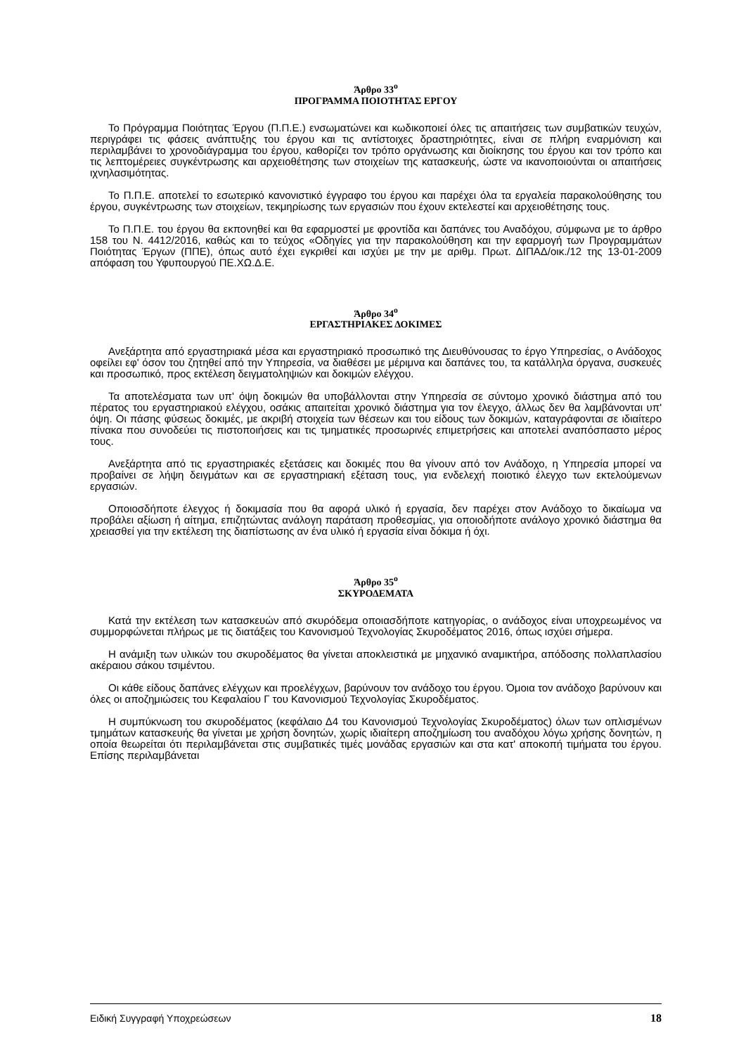Άρθρο 33<sup>ο</sup>
ΠΡΟΓΡΑΜΜΑ ΠΟΙΟΤΗΤΑΣ ΕΡΓΟΥ
Το Πρόγραμμα Ποιότητας Έργου (Π.Π.Ε.) ενσωματώνει και κωδικοποιεί όλες τις απαιτήσεις των συμβατικών τευχών, περιγράφει τις φάσεις ανάπτυξης του έργου και τις αντίστοιχες δραστηριότητες, είναι σε πλήρη εναρμόνιση και περιλαμβάνει το χρονοδιάγραμμα του έργου, καθορίζει τον τρόπο οργάνωσης και διοίκησης του έργου και τον τρόπο και τις λεπτομέρειες συγκέντρωσης και αρχειοθέτησης των στοιχείων της κατασκευής, ώστε να ικανοποιούνται οι απαιτήσεις ιχνηλασιμότητας.
Το Π.Π.Ε. αποτελεί το εσωτερικό κανονιστικό έγγραφο του έργου και παρέχει όλα τα εργαλεία παρακολούθησης του έργου, συγκέντρωσης των στοιχείων, τεκμηρίωσης των εργασιών που έχουν εκτελεστεί και αρχειοθέτησης τους.
Το Π.Π.Ε. του έργου θα εκπονηθεί και θα εφαρμοστεί με φροντίδα και δαπάνες του Αναδόχου, σύμφωνα με το άρθρο 158 του Ν. 4412/2016, καθώς και το τεύχος «Οδηγίες για την παρακολούθηση και την εφαρμογή των Προγραμμάτων Ποιότητας Έργων (ΠΠΕ), όπως αυτό έχει εγκριθεί και ισχύει με την με αριθμ. Πρωτ. ΔΙΠΑΔ/οικ./12 της 13-01-2009 απόφαση του Υφυπουργού ΠΕ.ΧΩ.Δ.Ε.
Άρθρο 34<sup>ο</sup>
ΕΡΓΑΣΤΗΡΙΑΚΕΣ ΔΟΚΙΜΕΣ
Ανεξάρτητα από εργαστηριακά μέσα και εργαστηριακό προσωπικό της Διευθύνουσας το έργο Υπηρεσίας, ο Ανάδοχος οφείλει εφ' όσον του ζητηθεί από την Υπηρεσία, να διαθέσει με μέριμνα και δαπάνες του, τα κατάλληλα όργανα, συσκευές και προσωπικό, προς εκτέλεση δειγματοληψιών και δοκιμών ελέγχου.
Τα αποτελέσματα των υπ' όψη δοκιμών θα υποβάλλονται στην Υπηρεσία σε σύντομο χρονικό διάστημα από του πέρατος του εργαστηριακού ελέγχου, οσάκις απαιτείται χρονικό διάστημα για τον έλεγχο, άλλως δεν θα λαμβάνονται υπ' όψη. Οι πάσης φύσεως δοκιμές, με ακριβή στοιχεία των θέσεων και του είδους των δοκιμών, καταγράφονται σε ιδιαίτερο πίνακα που συνοδεύει τις πιστοποιήσεις και τις τμηματικές προσωρινές επιμετρήσεις και αποτελεί αναπόσπαστο μέρος τους.
Ανεξάρτητα από τις εργαστηριακές εξετάσεις και δοκιμές που θα γίνουν από τον Ανάδοχο, η Υπηρεσία μπορεί να προβαίνει σε λήψη δειγμάτων και σε εργαστηριακή εξέταση τους, για ενδελεχή ποιοτικό έλεγχο των εκτελούμενων εργασιών.
Οποιοσδήποτε έλεγχος ή δοκιμασία που θα αφορά υλικό ή εργασία, δεν παρέχει στον Ανάδοχο το δικαίωμα να προβάλει αξίωση ή αίτημα, επιζητώντας ανάλογη παράταση προθεσμίας, για οποιοδήποτε ανάλογο χρονικό διάστημα θα χρειασθεί για την εκτέλεση της διαπίστωσης αν ένα υλικό ή εργασία είναι δόκιμα ή όχι.
Άρθρο 35<sup>ο</sup>
ΣΚΥΡΟΔΕΜΑΤΑ
Κατά την εκτέλεση των κατασκευών από σκυρόδεμα οποιασδήποτε κατηγορίας, ο ανάδοχος είναι υποχρεωμένος να συμμορφώνεται πλήρως με τις διατάξεις του Κανονισμού Τεχνολογίας Σκυροδέματος 2016, όπως ισχύει σήμερα.
Η ανάμιξη των υλικών του σκυροδέματος θα γίνεται αποκλειστικά με μηχανικό αναμικτήρα, απόδοσης πολλαπλασίου ακέραιου σάκου τσιμέντου.
Οι κάθε είδους δαπάνες ελέγχων και προελέγχων, βαρύνουν τον ανάδοχο του έργου. Όμοια τον ανάδοχο βαρύνουν και όλες οι αποζημιώσεις του Κεφαλαίου Γ του Κανονισμού Τεχνολογίας Σκυροδέματος.
Η συμπύκνωση του σκυροδέματος (κεφάλαιο Δ4 του Κανονισμού Τεχνολογίας Σκυροδέματος) όλων των οπλισμένων τμημάτων κατασκευής θα γίνεται με χρήση δονητών, χωρίς ιδιαίτερη αποζημίωση του αναδόχου λόγω χρήσης δονητών, η οποία θεωρείται ότι περιλαμβάνεται στις συμβατικές τιμές μονάδας εργασιών και στα κατ' αποκοπή τιμήματα του έργου. Επίσης περιλαμβάνεται
Ειδική Συγγραφή Υποχρεώσεων 18